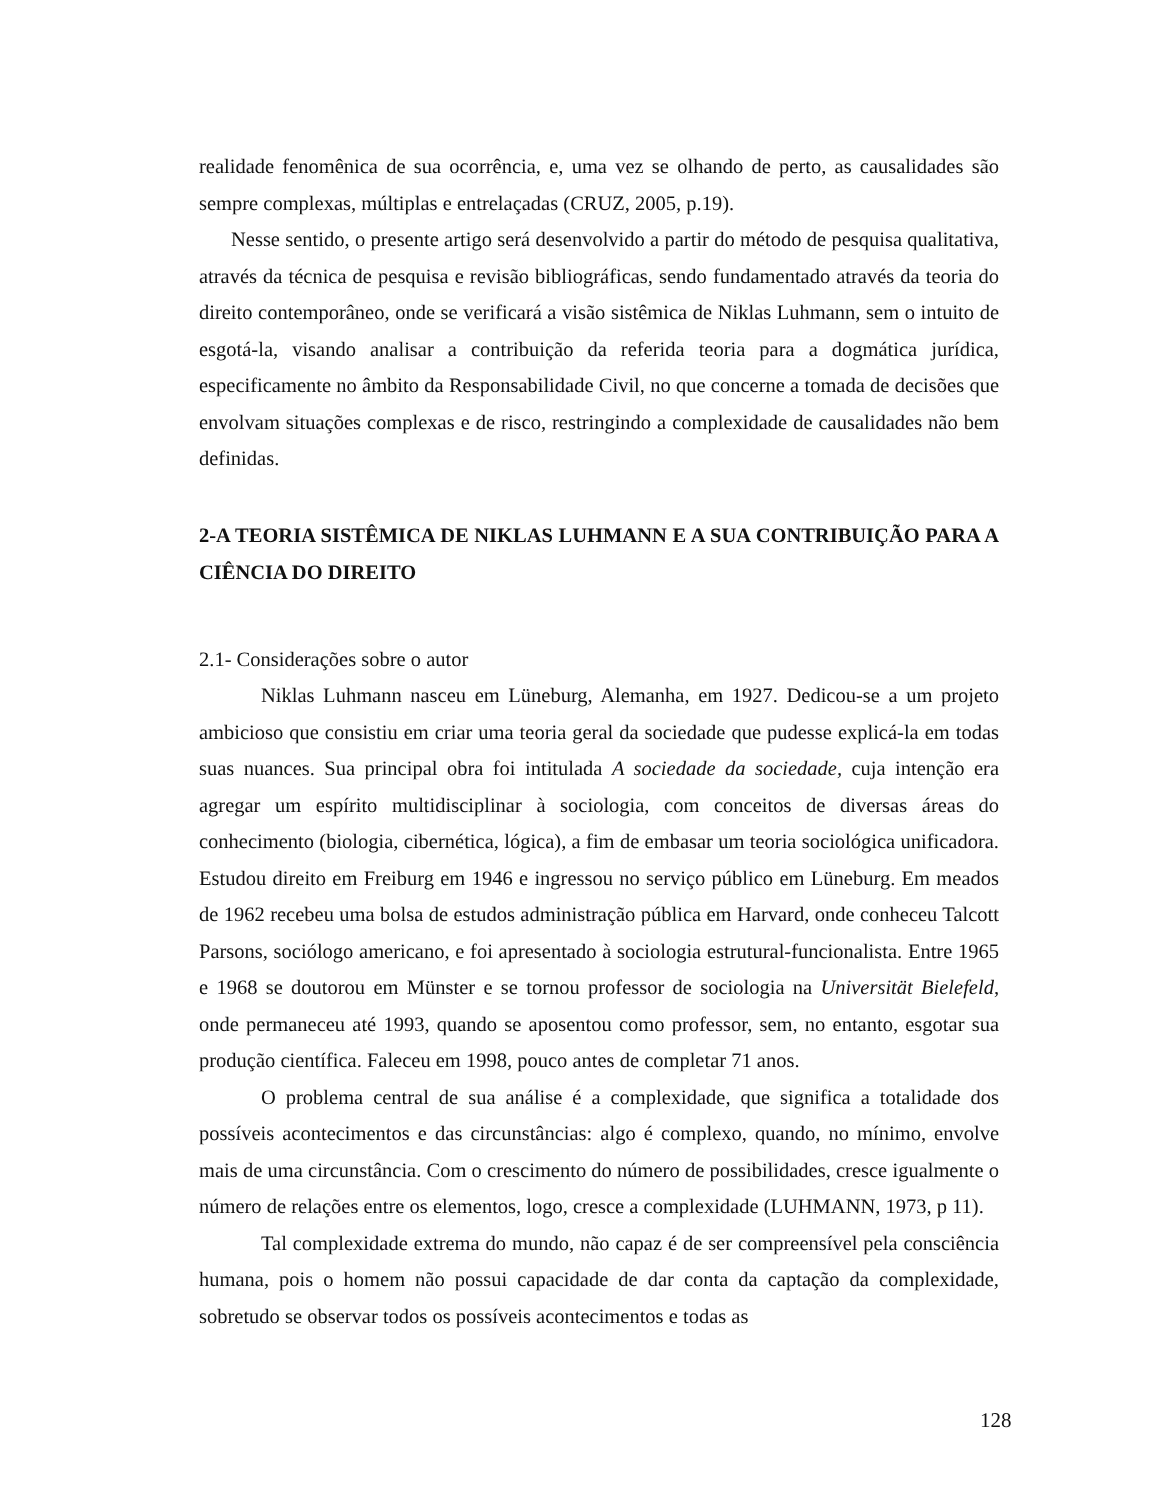realidade fenomênica de sua ocorrência, e, uma vez se olhando de perto, as causalidades são sempre complexas, múltiplas e entrelaçadas (CRUZ, 2005, p.19).
Nesse sentido, o presente artigo será desenvolvido a partir do método de pesquisa qualitativa, através da técnica de pesquisa e revisão bibliográficas, sendo fundamentado através da teoria do direito contemporâneo, onde se verificará a visão sistêmica de Niklas Luhmann, sem o intuito de esgotá-la, visando analisar a contribuição da referida teoria para a dogmática jurídica, especificamente no âmbito da Responsabilidade Civil, no que concerne a tomada de decisões que envolvam situações complexas e de risco, restringindo a complexidade de causalidades não bem definidas.
2-A TEORIA SISTÊMICA DE NIKLAS LUHMANN E A SUA CONTRIBUIÇÃO PARA A CIÊNCIA DO DIREITO
2.1- Considerações sobre o autor
Niklas Luhmann nasceu em Lüneburg, Alemanha, em 1927. Dedicou-se a um projeto ambicioso que consistiu em criar uma teoria geral da sociedade que pudesse explicá-la em todas suas nuances. Sua principal obra foi intitulada A sociedade da sociedade, cuja intenção era agregar um espírito multidisciplinar à sociologia, com conceitos de diversas áreas do conhecimento (biologia, cibernética, lógica), a fim de embasar um teoria sociológica unificadora. Estudou direito em Freiburg em 1946 e ingressou no serviço público em Lüneburg. Em meados de 1962 recebeu uma bolsa de estudos administração pública em Harvard, onde conheceu Talcott Parsons, sociólogo americano, e foi apresentado à sociologia estrutural-funcionalista. Entre 1965 e 1968 se doutorou em Münster e se tornou professor de sociologia na Universität Bielefeld, onde permaneceu até 1993, quando se aposentou como professor, sem, no entanto, esgotar sua produção científica. Faleceu em 1998, pouco antes de completar 71 anos.
O problema central de sua análise é a complexidade, que significa a totalidade dos possíveis acontecimentos e das circunstâncias: algo é complexo, quando, no mínimo, envolve mais de uma circunstância. Com o crescimento do número de possibilidades, cresce igualmente o número de relações entre os elementos, logo, cresce a complexidade (LUHMANN, 1973, p 11).
Tal complexidade extrema do mundo, não capaz é de ser compreensível pela consciência humana, pois o homem não possui capacidade de dar conta da captação da complexidade, sobretudo se observar todos os possíveis acontecimentos e todas as
128